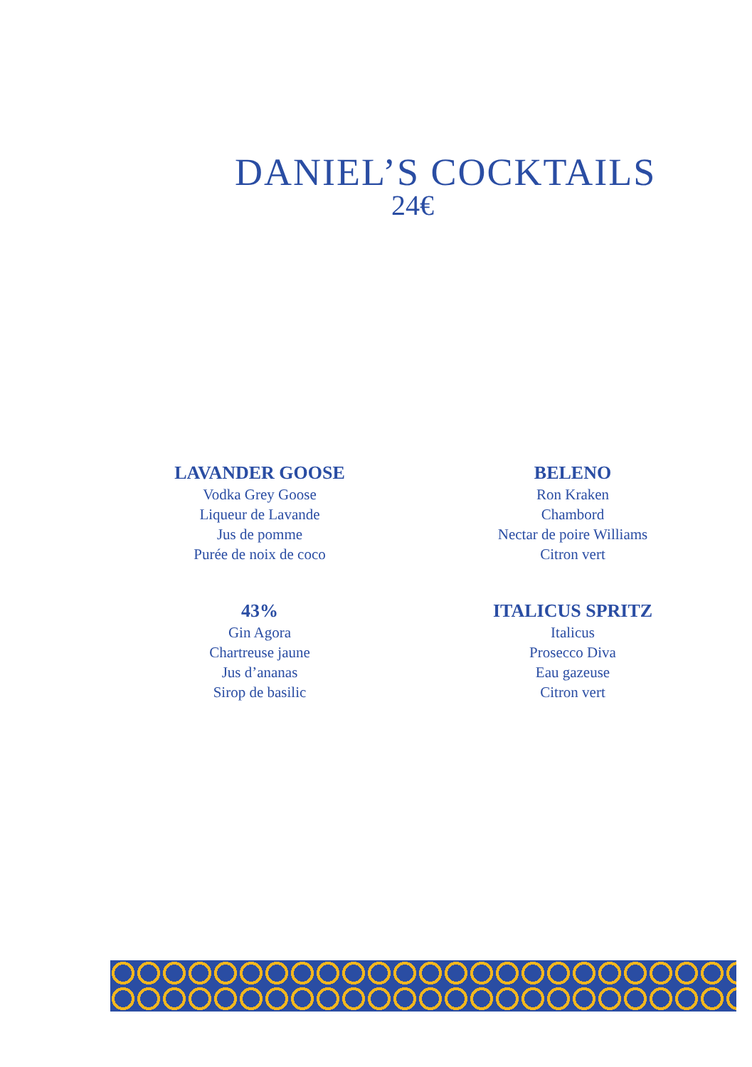DANIEL’S COCKTAILS
24€
LAVANDER GOOSE
Vodka Grey Goose
Liqueur de Lavande
Jus de pomme
Purée de noix de coco
BELENO
Ron Kraken
Chambord
Nectar de poire Williams
Citron vert
43%
Gin Agora
Chartreuse jaune
Jus d’ananas
Sirop de basilic
ITALICUS SPRITZ
Italicus
Prosecco Diva
Eau gazeuse
Citron vert